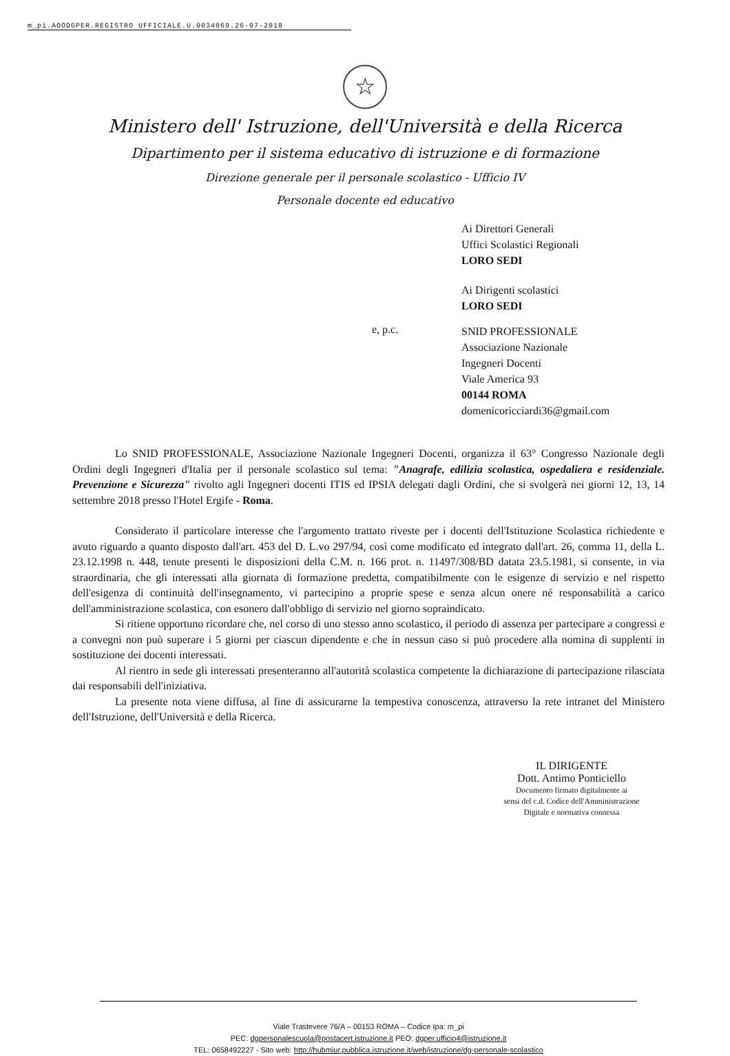m_pi.AOODGPER.REGISTRO UFFICIALE.U.0034069.26-07-2018
☆
Ministero dell' Istruzione, dell'Università e della Ricerca
Dipartimento per il sistema educativo di istruzione e di formazione
Direzione generale per il personale scolastico - Ufficio IV
Personale docente ed educativo
Ai Direttori Generali
Uffici Scolastici Regionali
LORO SEDI
Ai Dirigenti scolastici
LORO SEDI
e, p.c.
SNID PROFESSIONALE
Associazione Nazionale
Ingegneri Docenti
Viale America 93
00144 ROMA
domenicoricciardi36@gmail.com
Lo SNID PROFESSIONALE, Associazione Nazionale Ingegneri Docenti, organizza il 63° Congresso Nazionale degli Ordini degli Ingegneri d'Italia per il personale scolastico sul tema: "Anagrafe, edilizia scolastica, ospedaliera e residenziale. Prevenzione e Sicurezza" rivolto agli Ingegneri docenti ITIS ed IPSIA delegati dagli Ordini, che si svolgerà nei giorni 12, 13, 14 settembre 2018 presso l'Hotel Ergife - Roma.
Considerato il particolare interesse che l'argomento trattato riveste per i docenti dell'Istituzione Scolastica richiedente e avuto riguardo a quanto disposto dall'art. 453 del D. L.vo 297/94, così come modificato ed integrato dall'art. 26, comma 11, della L. 23.12.1998 n. 448, tenute presenti le disposizioni della C.M. n. 166 prot. n. 11497/308/BD datata 23.5.1981, si consente, in via straordinaria, che gli interessati alla giornata di formazione predetta, compatibilmente con le esigenze di servizio e nel rispetto dell'esigenza di continuità dell'insegnamento, vi partecipino a proprie spese e senza alcun onere né responsabilità a carico dell'amministrazione scolastica, con esonero dall'obbligo di servizio nel giorno sopraindicato.
Si ritiene opportuno ricordare che, nel corso di uno stesso anno scolastico, il periodo di assenza per partecipare a congressi e a convegni non può superare i 5 giorni per ciascun dipendente e che in nessun caso si può procedere alla nomina di supplenti in sostituzione dei docenti interessati.
Al rientro in sede gli interessati presenteranno all'autorità scolastica competente la dichiarazione di partecipazione rilasciata dai responsabili dell'iniziativa.
La presente nota viene diffusa, al fine di assicurarne la tempestiva conoscenza, attraverso la rete intranet del Ministero dell'Istruzione, dell'Università e della Ricerca.
IL DIRIGENTE
Dott. Antimo Ponticiello
Documento firmato digitalmente ai
sensi del c.d. Codice dell'Amministrazione
Digitale e normativa connessa
Viale Trastevere 76/A – 00153 ROMA – Codice Ipa: m_pi
PEC: dgpersonalescuola@postacert.istruzione.it PEO: dgper.ufficio4@istruzione.it
TEL: 0658492227 - Sito web: http://hubmiur.pubblica.istruzione.it/web/istruzione/dg-personale-scolastico